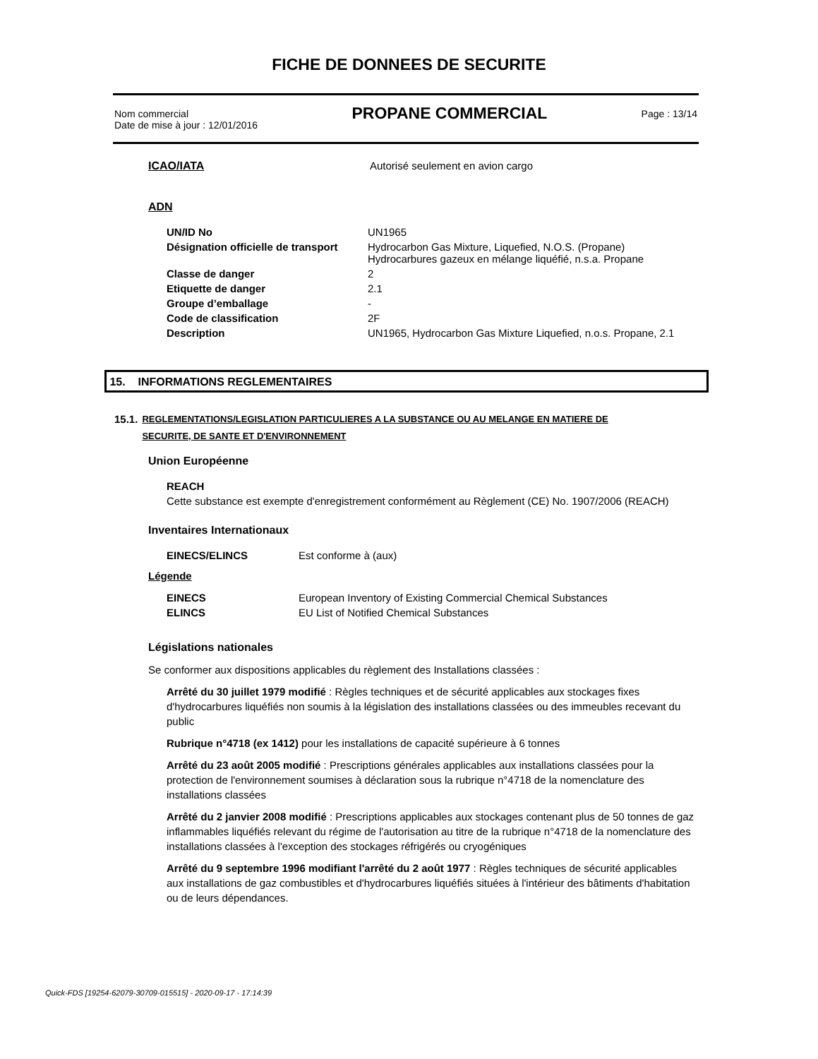FICHE DE DONNEES DE SECURITE
Nom commercial
Date de mise à jour : 12/01/2016
PROPANE COMMERCIAL
Page : 13/14
ICAO/IATA Autorisé seulement en avion cargo
ADN
| UN/ID No | UN1965 |
| Désignation officielle de transport | Hydrocarbon Gas Mixture, Liquefied, N.O.S. (Propane) Hydrocarbures gazeux en mélange liquéfié, n.s.a. Propane |
| Classe de danger | 2 |
| Etiquette de danger | 2.1 |
| Groupe d’emballage | - |
| Code de classification | 2F |
| Description | UN1965, Hydrocarbon Gas Mixture Liquefied, n.o.s. Propane, 2.1 |
15. INFORMATIONS REGLEMENTAIRES
15.1. REGLEMENTATIONS/LEGISLATION PARTICULIERES A LA SUBSTANCE OU AU MELANGE EN MATIERE DE
SECURITE, DE SANTE ET D'ENVIRONNEMENT
Union Européenne
REACH
Cette substance est exempte d'enregistrement conformément au Règlement (CE) No. 1907/2006 (REACH)
Inventaires Internationaux
| EINECS/ELINCS | Est conforme à (aux) |
Légende
| EINECS | European Inventory of Existing Commercial Chemical Substances |
| ELINCS | EU List of Notified Chemical Substances |
Législations nationales
Se conformer aux dispositions applicables du règlement des Installations classées :
Arrêté du 30 juillet 1979 modifié : Règles techniques et de sécurité applicables aux stockages fixes d'hydrocarbures liquéfiés non soumis à la législation des installations classées ou des immeubles recevant du public
Rubrique n°4718 (ex 1412) pour les installations de capacité supérieure à 6 tonnes
Arrêté du 23 août 2005 modifié : Prescriptions générales applicables aux installations classées pour la protection de l'environnement soumises à déclaration sous la rubrique n°4718 de la nomenclature des installations classées
Arrêté du 2 janvier 2008 modifié : Prescriptions applicables aux stockages contenant plus de 50 tonnes de gaz inflammables liquéfiés relevant du régime de l'autorisation au titre de la rubrique n°4718 de la nomenclature des installations classées à l'exception des stockages réfrigérés ou cryogéniques
Arrêté du 9 septembre 1996 modifiant l'arrêté du 2 août 1977 : Règles techniques de sécurité applicables aux installations de gaz combustibles et d'hydrocarbures liquéfiés situées à l'intérieur des bâtiments d'habitation ou de leurs dépendances.
Quick-FDS [19254-62079-30709-015515] - 2020-09-17 - 17:14:39